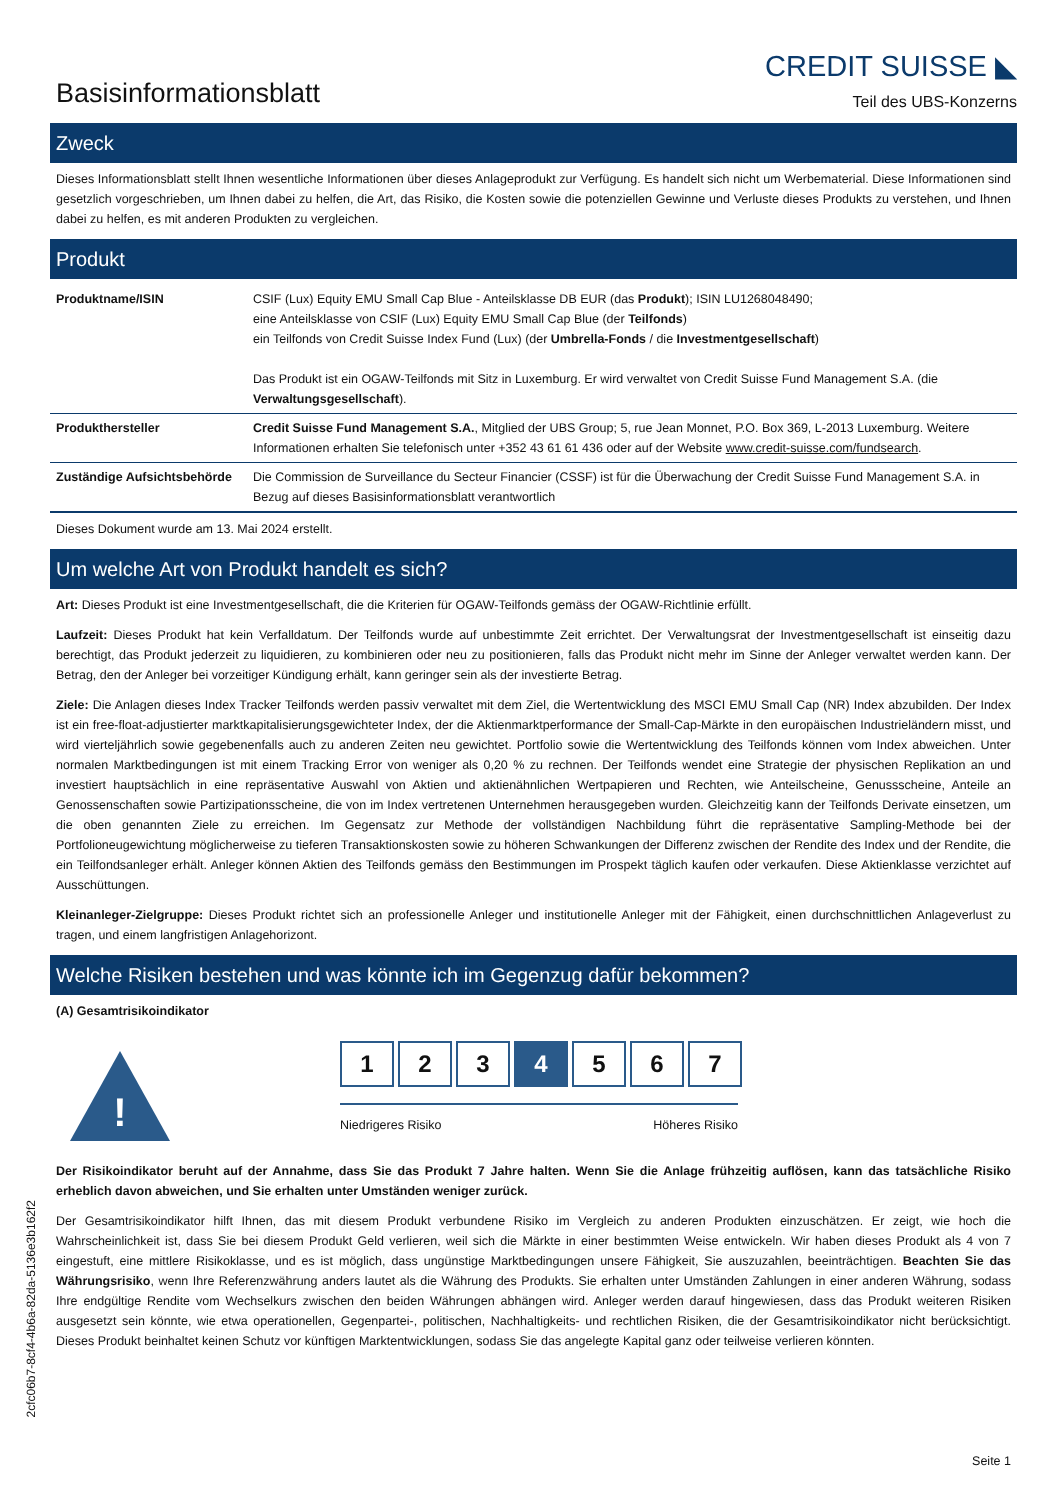Basisinformationsblatt
CREDIT SUISSE ◣
Teil des UBS-Konzerns
Zweck
Dieses Informationsblatt stellt Ihnen wesentliche Informationen über dieses Anlageprodukt zur Verfügung. Es handelt sich nicht um Werbematerial. Diese Informationen sind gesetzlich vorgeschrieben, um Ihnen dabei zu helfen, die Art, das Risiko, die Kosten sowie die potenziellen Gewinne und Verluste dieses Produkts zu verstehen, und Ihnen dabei zu helfen, es mit anderen Produkten zu vergleichen.
Produkt
| Produktname/ISIN | CSIF (Lux) Equity EMU Small Cap Blue - Anteilsklasse DB EUR (das Produkt ); ISIN LU1268048490; eine Anteilsklasse von CSIF (Lux) Equity EMU Small Cap Blue (der Teilfonds ) ein Teilfonds von Credit Suisse Index Fund (Lux) (der Umbrella-Fonds / die Investmentgesellschaft ) Das Produkt ist ein OGAW-Teilfonds mit Sitz in Luxemburg. Er wird verwaltet von Credit Suisse Fund Management S.A. (die Verwaltungsgesellschaft ). |
| Produkthersteller | Credit Suisse Fund Management S.A. , Mitglied der UBS Group; 5, rue Jean Monnet, P.O. Box 369, L-2013 Luxemburg. Weitere Informationen erhalten Sie telefonisch unter +352 43 61 61 436 oder auf der Website www.credit-suisse.com/fundsearch . |
| Zuständige Aufsichtsbehörde | Die Commission de Surveillance du Secteur Financier (CSSF) ist für die Überwachung der Credit Suisse Fund Management S.A. in Bezug auf dieses Basisinformationsblatt verantwortlich |
Dieses Dokument wurde am 13. Mai 2024 erstellt.
Um welche Art von Produkt handelt es sich?
Art: Dieses Produkt ist eine Investmentgesellschaft, die die Kriterien für OGAW-Teilfonds gemäss der OGAW-Richtlinie erfüllt.
Laufzeit: Dieses Produkt hat kein Verfalldatum. Der Teilfonds wurde auf unbestimmte Zeit errichtet. Der Verwaltungsrat der Investmentgesellschaft ist einseitig dazu berechtigt, das Produkt jederzeit zu liquidieren, zu kombinieren oder neu zu positionieren, falls das Produkt nicht mehr im Sinne der Anleger verwaltet werden kann. Der Betrag, den der Anleger bei vorzeitiger Kündigung erhält, kann geringer sein als der investierte Betrag.
Ziele: Die Anlagen dieses Index Tracker Teilfonds werden passiv verwaltet mit dem Ziel, die Wertentwicklung des MSCI EMU Small Cap (NR) Index abzubilden. Der Index ist ein free-float-adjustierter marktkapitalisierungsgewichteter Index, der die Aktienmarktperformance der Small-Cap-Märkte in den europäischen Industrieländern misst, und wird vierteljährlich sowie gegebenenfalls auch zu anderen Zeiten neu gewichtet. Portfolio sowie die Wertentwicklung des Teilfonds können vom Index abweichen. Unter normalen Marktbedingungen ist mit einem Tracking Error von weniger als 0,20 % zu rechnen. Der Teilfonds wendet eine Strategie der physischen Replikation an und investiert hauptsächlich in eine repräsentative Auswahl von Aktien und aktienähnlichen Wertpapieren und Rechten, wie Anteilscheine, Genussscheine, Anteile an Genossenschaften sowie Partizipationsscheine, die von im Index vertretenen Unternehmen herausgegeben wurden. Gleichzeitig kann der Teilfonds Derivate einsetzen, um die oben genannten Ziele zu erreichen. Im Gegensatz zur Methode der vollständigen Nachbildung führt die repräsentative Sampling-Methode bei der Portfolioneugewichtung möglicherweise zu tieferen Transaktionskosten sowie zu höheren Schwankungen der Differenz zwischen der Rendite des Index und der Rendite, die ein Teilfondsanleger erhält. Anleger können Aktien des Teilfonds gemäss den Bestimmungen im Prospekt täglich kaufen oder verkaufen. Diese Aktienklasse verzichtet auf Ausschüttungen.
Kleinanleger-Zielgruppe: Dieses Produkt richtet sich an professionelle Anleger und institutionelle Anleger mit der Fähigkeit, einen durchschnittlichen Anlageverlust zu tragen, und einem langfristigen Anlagehorizont.
Welche Risiken bestehen und was könnte ich im Gegenzug dafür bekommen?
(A) Gesamtrisikoindikator
!
1 2 3 4 5 6 7
Niedrigeres Risiko Höheres Risiko
Der Risikoindikator beruht auf der Annahme, dass Sie das Produkt 7 Jahre halten. Wenn Sie die Anlage frühzeitig auflösen, kann das tatsächliche Risiko erheblich davon abweichen, und Sie erhalten unter Umständen weniger zurück.
Der Gesamtrisikoindikator hilft Ihnen, das mit diesem Produkt verbundene Risiko im Vergleich zu anderen Produkten einzuschätzen. Er zeigt, wie hoch die Wahrscheinlichkeit ist, dass Sie bei diesem Produkt Geld verlieren, weil sich die Märkte in einer bestimmten Weise entwickeln. Wir haben dieses Produkt als 4 von 7 eingestuft, eine mittlere Risikoklasse, und es ist möglich, dass ungünstige Marktbedingungen unsere Fähigkeit, Sie auszuzahlen, beeinträchtigen. Beachten Sie das Währungsrisiko, wenn Ihre Referenzwährung anders lautet als die Währung des Produkts. Sie erhalten unter Umständen Zahlungen in einer anderen Währung, sodass Ihre endgültige Rendite vom Wechselkurs zwischen den beiden Währungen abhängen wird. Anleger werden darauf hingewiesen, dass das Produkt weiteren Risiken ausgesetzt sein könnte, wie etwa operationellen, Gegenpartei-, politischen, Nachhaltigkeits- und rechtlichen Risiken, die der Gesamtrisikoindikator nicht berücksichtigt. Dieses Produkt beinhaltet keinen Schutz vor künftigen Marktentwicklungen, sodass Sie das angelegte Kapital ganz oder teilweise verlieren könnten.
Seite 1
2cfc06b7-8cf4-4b6a-82da-5136e3b162f2